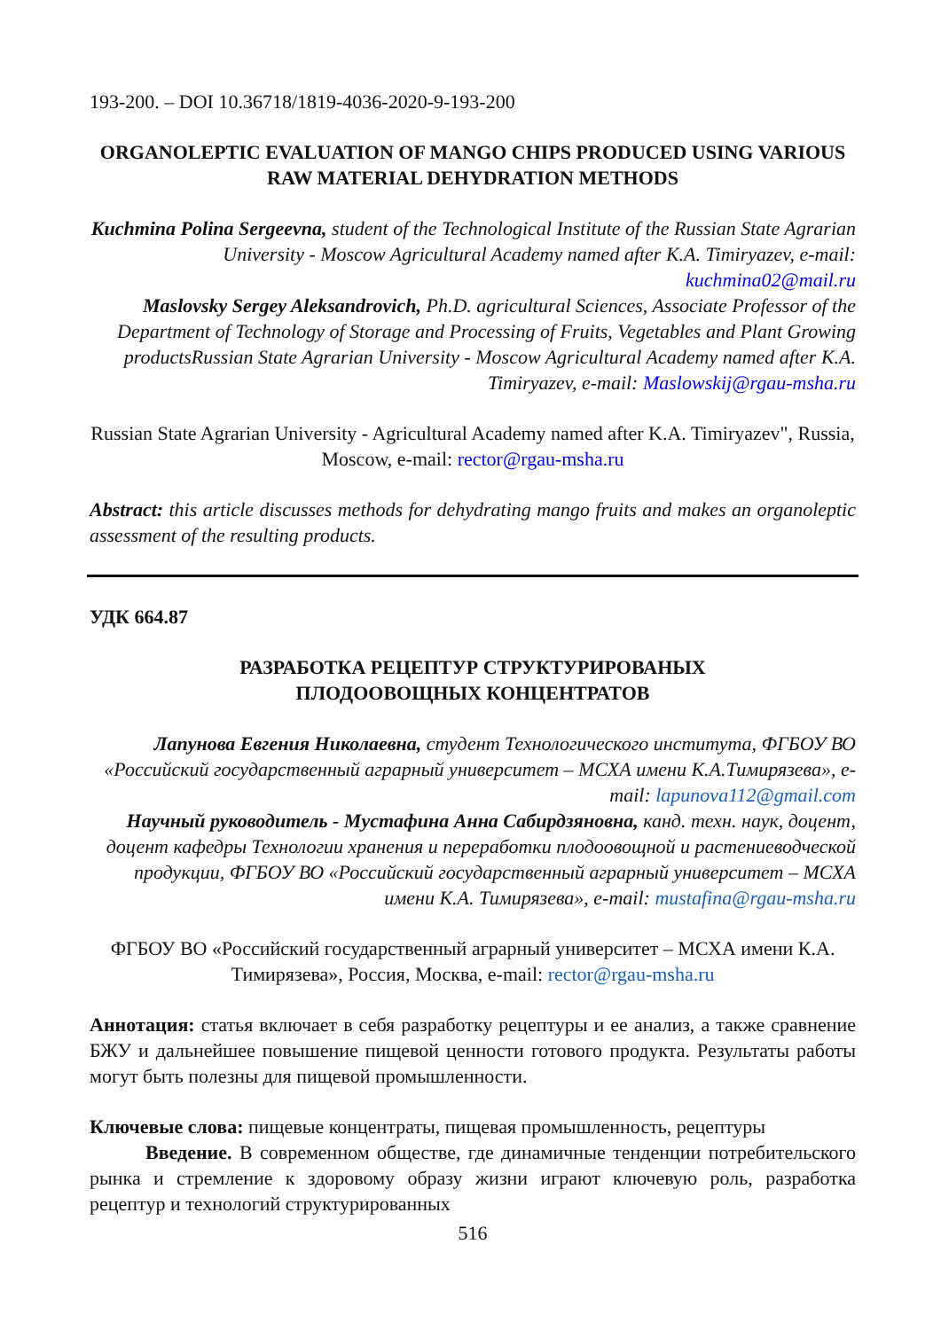193-200. – DOI 10.36718/1819-4036-2020-9-193-200
ORGANOLEPTIC EVALUATION OF MANGO CHIPS PRODUCED USING VARIOUS RAW MATERIAL DEHYDRATION METHODS
Kuchmina Polina Sergeevna, student of the Technological Institute of the Russian State Agrarian University - Moscow Agricultural Academy named after K.A. Timiryazev, e-mail: kuchmina02@mail.ru
Maslovsky Sergey Aleksandrovich, Ph.D. agricultural Sciences, Associate Professor of the Department of Technology of Storage and Processing of Fruits, Vegetables and Plant Growing productsRussian State Agrarian University - Moscow Agricultural Academy named after K.A. Timiryazev, e-mail: Maslowskij@rgau-msha.ru
Russian State Agrarian University - Agricultural Academy named after K.A. Timiryazev", Russia, Moscow, e-mail: rector@rgau-msha.ru
Abstract: this article discusses methods for dehydrating mango fruits and makes an organoleptic assessment of the resulting products.
УДК 664.87
РАЗРАБОТКА РЕЦЕПТУР СТРУКТУРИРОВАНЫХ
ПЛОДООВОЩНЫХ КОНЦЕНТРАТОВ
Лапунова Евгения Николаевна, студент Технологического института, ФГБОУ ВО «Российский государственный аграрный университет – МСХА имени К.А.Тимирязева», e-mail: lapunova112@gmail.com
Научный руководитель - Мустафина Анна Сабирдзяновна, канд. техн. наук, доцент, доцент кафедры Технологии хранения и переработки плодоовощной и растениеводческой продукции, ФГБОУ ВО «Российский государственный аграрный университет – МСХА имени К.А. Тимирязева», e-mail: mustafina@rgau-msha.ru
ФГБОУ ВО «Российский государственный аграрный университет – МСХА имени К.А. Тимирязева», Россия, Москва, e-mail: rector@rgau-msha.ru
Аннотация: статья включает в себя разработку рецептуры и ее анализ, а также сравнение БЖУ и дальнейшее повышение пищевой ценности готового продукта. Результаты работы могут быть полезны для пищевой промышленности.
Ключевые слова: пищевые концентраты, пищевая промышленность, рецептуры
Введение. В современном обществе, где динамичные тенденции потребительского рынка и стремление к здоровому образу жизни играют ключевую роль, разработка рецептур и технологий структурированных
516